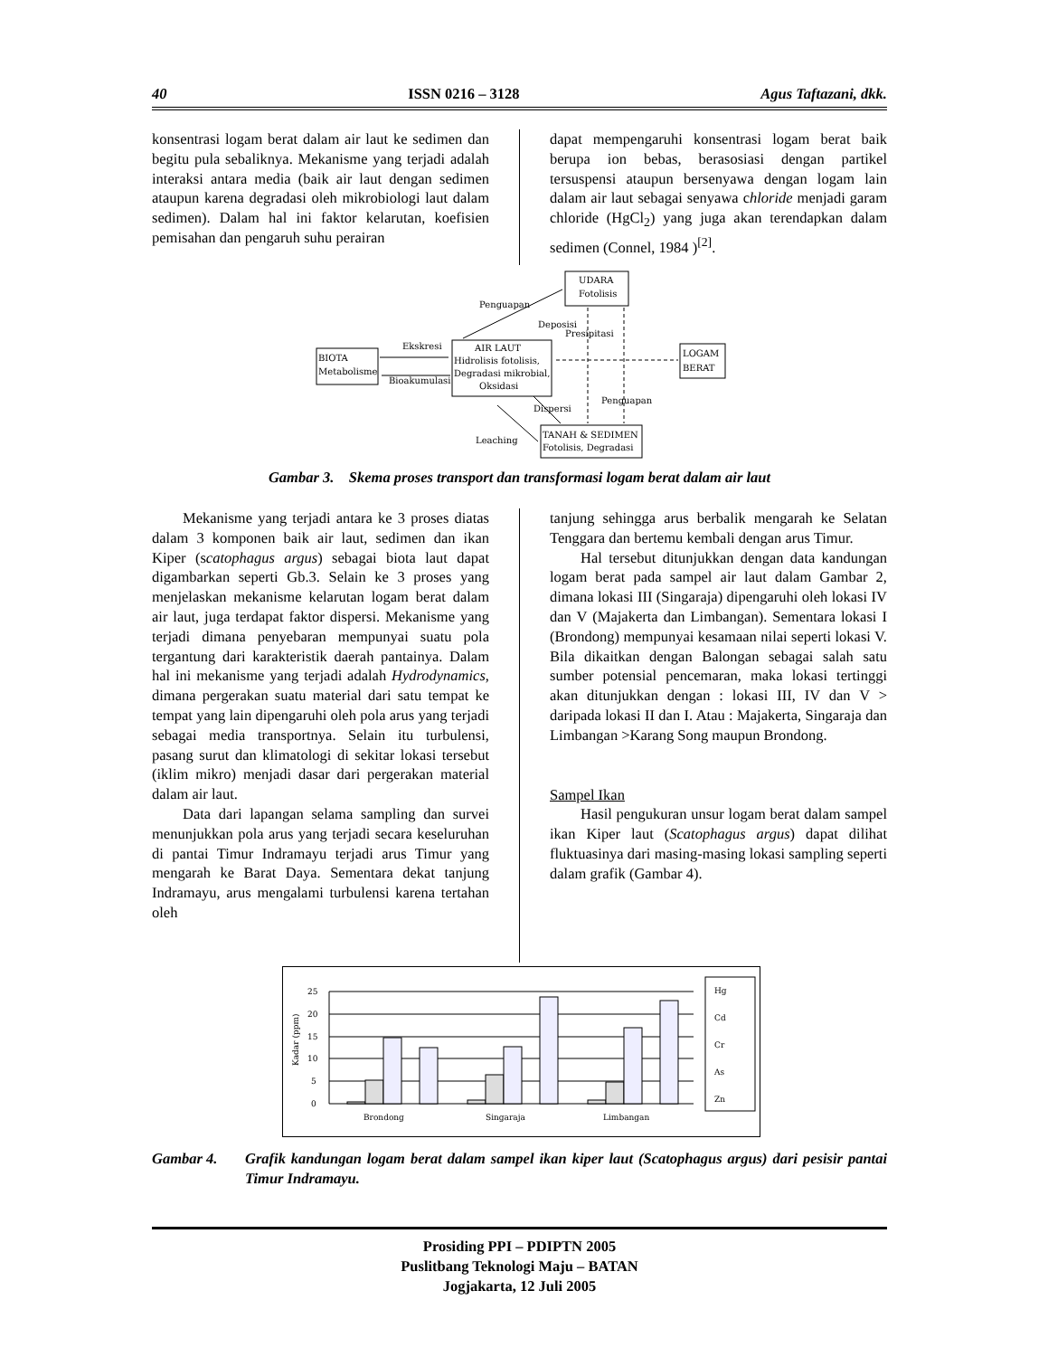40 ISSN 0216 – 3128 Agus Taftazani, dkk.
konsentrasi logam berat dalam air laut ke sedimen dan begitu pula sebaliknya. Mekanisme yang terjadi adalah interaksi antara media (baik air laut dengan sedimen ataupun karena degradasi oleh mikrobiologi laut dalam sedimen). Dalam hal ini faktor kelarutan, koefisien pemisahan dan pengaruh suhu perairan
dapat mempengaruhi konsentrasi logam berat baik berupa ion bebas, berasosiasi dengan partikel tersuspensi ataupun bersenyawa dengan logam lain dalam air laut sebagai senyawa chloride menjadi garam chloride (HgCl<sub>2</sub>) yang juga akan terendapkan dalam sedimen (Connel, 1984 )<sup>[2]</sup>.
UDARA
Fotolisis
AIR LAUT
Hidrolisis fotolisis,
Degradasi mikrobial,
Oksidasi
BIOTA
Metabolisme
LOGAM
BERAT
TANAH & SEDIMEN
Fotolisis, Degradasi
Penguapan
Deposisi
Presipitasi
Ekskresi
Bioakumulasi
Dispersi
Penguapan
Leaching
Gambar 3. Skema proses transport dan transformasi logam berat dalam air laut
Mekanisme yang terjadi antara ke 3 proses diatas dalam 3 komponen baik air laut, sedimen dan ikan Kiper (scatophagus argus) sebagai biota laut dapat digambarkan seperti Gb.3. Selain ke 3 proses yang menjelaskan mekanisme kelarutan logam berat dalam air laut, juga terdapat faktor dispersi. Mekanisme yang terjadi dimana penyebaran mempunyai suatu pola tergantung dari karakteristik daerah pantainya. Dalam hal ini mekanisme yang terjadi adalah Hydrodynamics, dimana pergerakan suatu material dari satu tempat ke tempat yang lain dipengaruhi oleh pola arus yang terjadi sebagai media transportnya. Selain itu turbulensi, pasang surut dan klimatologi di sekitar lokasi tersebut (iklim mikro) menjadi dasar dari pergerakan material dalam air laut.
Data dari lapangan selama sampling dan survei menunjukkan pola arus yang terjadi secara keseluruhan di pantai Timur Indramayu terjadi arus Timur yang mengarah ke Barat Daya. Sementara dekat tanjung Indramayu, arus mengalami turbulensi karena tertahan oleh
tanjung sehingga arus berbalik mengarah ke Selatan Tenggara dan bertemu kembali dengan arus Timur.
Hal tersebut ditunjukkan dengan data kandungan logam berat pada sampel air laut dalam Gambar 2, dimana lokasi III (Singaraja) dipengaruhi oleh lokasi IV dan V (Majakerta dan Limbangan). Sementara lokasi I (Brondong) mempunyai kesamaan nilai seperti lokasi V. Bila dikaitkan dengan Balongan sebagai salah satu sumber potensial pencemaran, maka lokasi tertinggi akan ditunjukkan dengan : lokasi III, IV dan V > daripada lokasi II dan I. Atau : Majakerta, Singaraja dan Limbangan >Karang Song maupun Brondong.
Sampel Ikan
Hasil pengukuran unsur logam berat dalam sampel ikan Kiper laut (Scatophagus argus) dapat dilihat fluktuasinya dari masing-masing lokasi sampling seperti dalam grafik (Gambar 4).
25
20
15
10
5
0
Kadar (ppm)
Brondong
Singaraja
Limbangan
Hg
Cd
Cr
As
Zn
Gambar 4. Grafik kandungan logam berat dalam sampel ikan kiper laut (Scatophagus argus) dari pesisir pantai Timur Indramayu.
Prosiding PPI – PDIPTN 2005
Puslitbang Teknologi Maju – BATAN
Jogjakarta, 12 Juli 2005